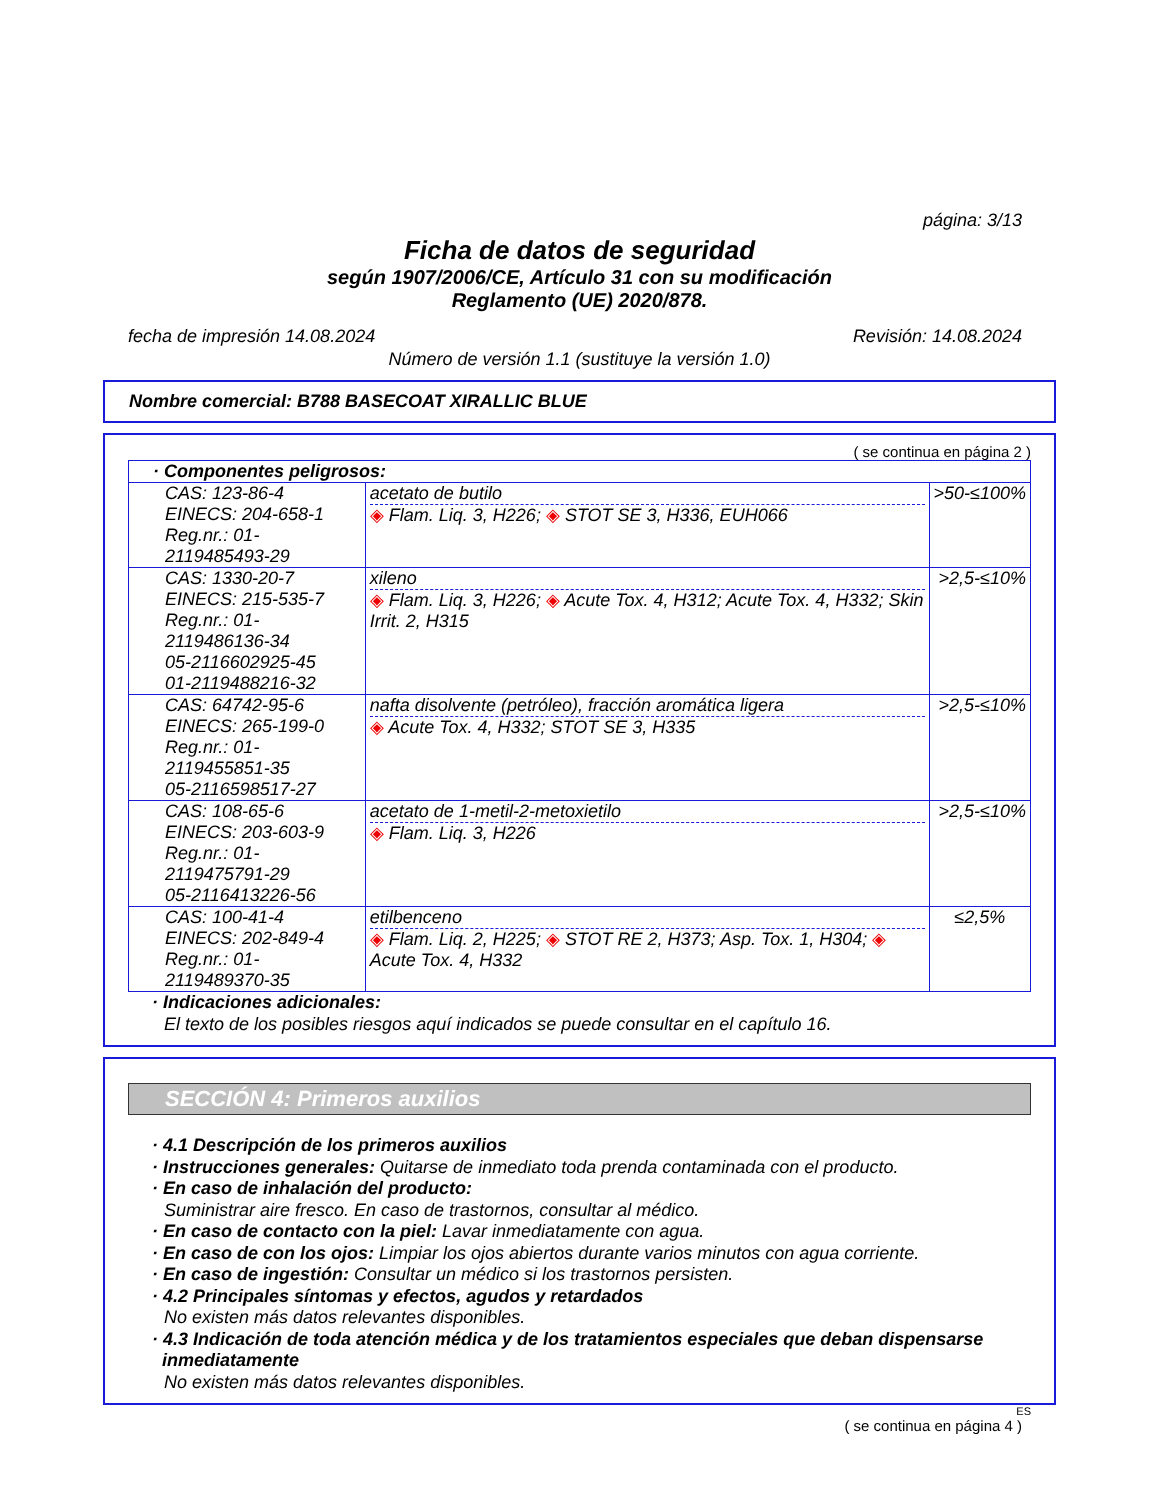página: 3/13
Ficha de datos de seguridad
según 1907/2006/CE, Artículo 31 con su modificación
Reglamento (UE) 2020/878.
fecha de impresión 14.08.2024 Revisión: 14.08.2024
Número de versión 1.1 (sustituye la versión 1.0)
Nombre comercial: B788 BASECOAT XIRALLIC BLUE
( se continua en página 2 )
| · Componentes peligrosos: | | |
| CAS: 123-86-4 EINECS: 204-658-1 Reg.nr.: 01-2119485493-29 | acetato de butilo ◈ Flam. Liq. 3, H226; ◈ STOT SE 3, H336, EUH066 | >50-≤100% |
| CAS: 1330-20-7 EINECS: 215-535-7 Reg.nr.: 01-2119486136-34 05-2116602925-45 01-2119488216-32 | xileno ◈ Flam. Liq. 3, H226; ◈ Acute Tox. 4, H312; Acute Tox. 4, H332; Skin Irrit. 2, H315 | >2,5-≤10% |
| CAS: 64742-95-6 EINECS: 265-199-0 Reg.nr.: 01-2119455851-35 05-2116598517-27 | nafta disolvente (petróleo), fracción aromática ligera ◈ Acute Tox. 4, H332; STOT SE 3, H335 | >2,5-≤10% |
| CAS: 108-65-6 EINECS: 203-603-9 Reg.nr.: 01-2119475791-29 05-2116413226-56 | acetato de 1-metil-2-metoxietilo ◈ Flam. Liq. 3, H226 | >2,5-≤10% |
| CAS: 100-41-4 EINECS: 202-849-4 Reg.nr.: 01-2119489370-35 | etilbenceno ◈ Flam. Liq. 2, H225; ◈ STOT RE 2, H373; Asp. Tox. 1, H304; ◈ Acute Tox. 4, H332 | ≤2,5% |
· Indicaciones adicionales:
El texto de los posibles riesgos aquí indicados se puede consultar en el capítulo 16.
SECCIÓN 4: Primeros auxilios
· 4.1 Descripción de los primeros auxilios
· Instrucciones generales: Quitarse de inmediato toda prenda contaminada con el producto.
· En caso de inhalación del producto:
Suministrar aire fresco. En caso de trastornos, consultar al médico.
· En caso de contacto con la piel: Lavar inmediatamente con agua.
· En caso de con los ojos: Limpiar los ojos abiertos durante varios minutos con agua corriente.
· En caso de ingestión: Consultar un médico si los trastornos persisten.
· 4.2 Principales síntomas y efectos, agudos y retardados
No existen más datos relevantes disponibles.
· 4.3 Indicación de toda atención médica y de los tratamientos especiales que deban dispensarse
inmediatamente
No existen más datos relevantes disponibles.
ES
( se continua en página 4 )